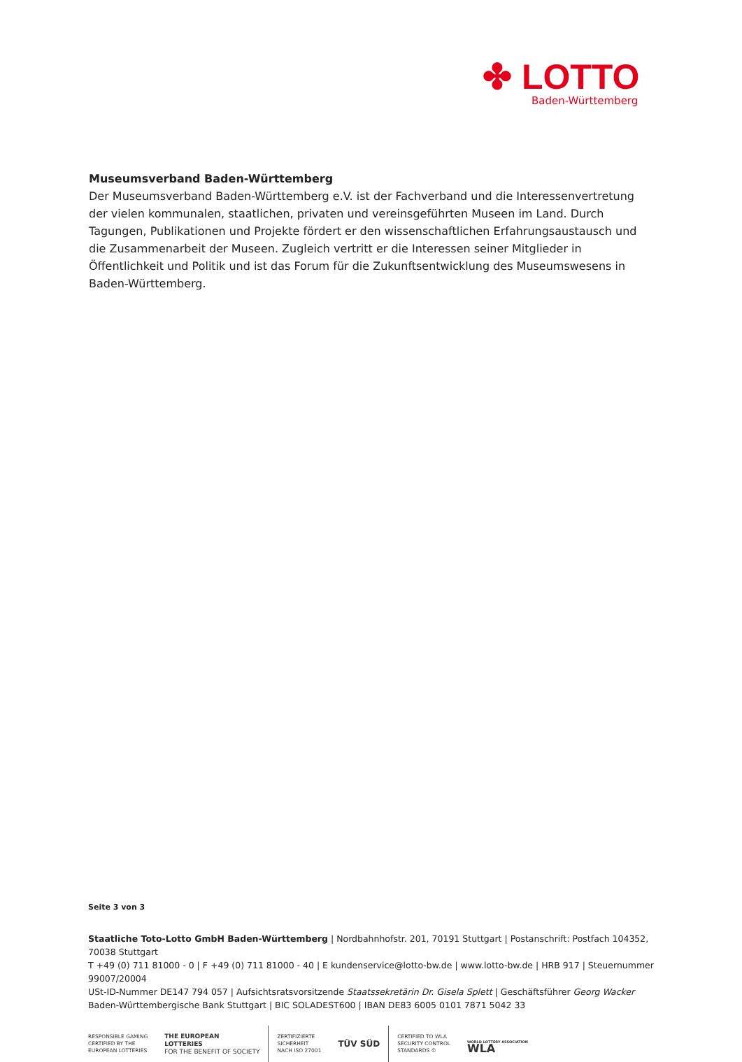✤ LOTTO
Baden-Württemberg
Museumsverband Baden-Württemberg
Der Museumsverband Baden-Württemberg e.V. ist der Fachverband und die Interessenvertretung der vielen kommunalen, staatlichen, privaten und vereinsgeführten Museen im Land. Durch Tagungen, Publikationen und Projekte fördert er den wissenschaftlichen Erfahrungsaustausch und die Zusammenarbeit der Museen. Zugleich vertritt er die Interessen seiner Mitglieder in Öffentlichkeit und Politik und ist das Forum für die Zukunftsentwicklung des Museumswesens in Baden-Württemberg.
Seite 3 von 3
Staatliche Toto-Lotto GmbH Baden-Württemberg | Nordbahnhofstr. 201, 70191 Stuttgart | Postanschrift: Postfach 104352, 70038 Stuttgart
T +49 (0) 711 81000 - 0 | F +49 (0) 711 81000 - 40 | E kundenservice@lotto-bw.de | www.lotto-bw.de | HRB 917 | Steuernummer 99007/20004
USt-ID-Nummer DE147 794 057 | Aufsichtsratsvorsitzende Staatssekretärin Dr. Gisela Splett | Geschäftsführer Georg Wacker
Baden-Württembergische Bank Stuttgart | BIC SOLADEST600 | IBAN DE83 6005 0101 7871 5042 33
RESPONSIBLE GAMING
CERTIFIED BY THE
EUROPEAN LOTTERIES
THE EUROPEAN
LOTTERIES
FOR THE BENEFIT OF SOCIETY
ZERTIFIZIERTE
SICHERHEIT
NACH ISO 27001
TÜV SÜD
CERTIFIED TO WLA
SECURITY CONTROL
STANDARDS ©
WORLD LOTTERY ASSOCIATION
WLA